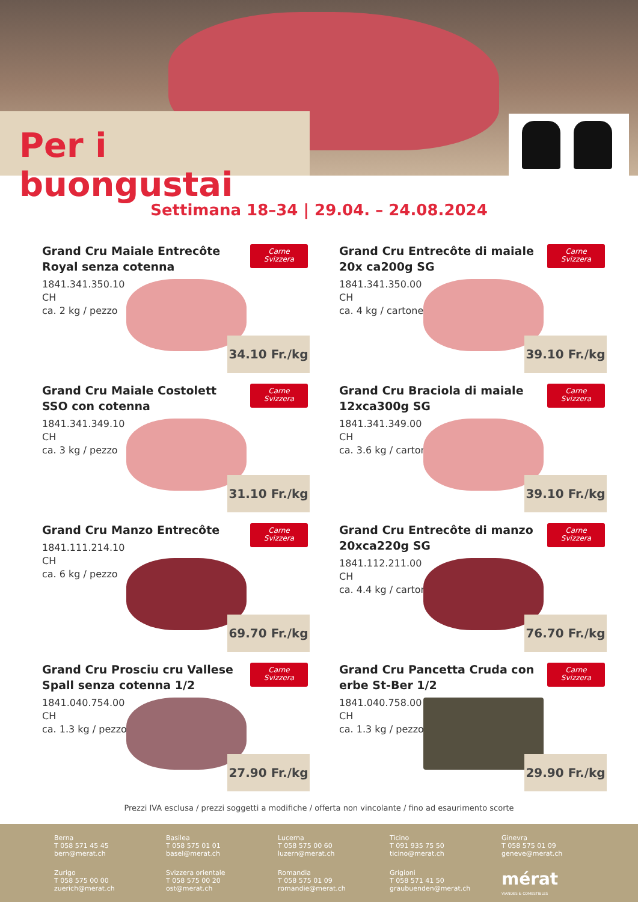Per i buongustai
Settimana 18–34 | 29.04. – 24.08.2024
Grand Cru Maiale Entrecôte Royal senza cotenna
Carne
Svizzera
1841.341.350.10
CH
ca. 2 kg / pezzo
34.10 Fr./kg
Grand Cru Entrecôte di maiale 20x ca200g SG
Carne
Svizzera
1841.341.350.00
CH
ca. 4 kg / cartone
39.10 Fr./kg
Grand Cru Maiale Costolett SSO con cotenna
Carne
Svizzera
1841.341.349.10
CH
ca. 3 kg / pezzo
31.10 Fr./kg
Grand Cru Braciola di maiale 12xca300g SG
Carne
Svizzera
1841.341.349.00
CH
ca. 3.6 kg / cartone
39.10 Fr./kg
Grand Cru Manzo Entrecôte
Carne
Svizzera
1841.111.214.10
CH
ca. 6 kg / pezzo
69.70 Fr./kg
Grand Cru Entrecôte di manzo 20xca220g SG
Carne
Svizzera
1841.112.211.00
CH
ca. 4.4 kg / cartone
76.70 Fr./kg
Grand Cru Prosciu cru Vallese Spall senza cotenna 1/2
Carne
Svizzera
1841.040.754.00
CH
ca. 1.3 kg / pezzo
27.90 Fr./kg
Grand Cru Pancetta Cruda con erbe St-Ber 1/2
Carne
Svizzera
1841.040.758.00
CH
ca. 1.3 kg / pezzo
29.90 Fr./kg
Prezzi IVA esclusa / prezzi soggetti a modifiche / offerta non vincolante / fino ad esaurimento scorte
Berna
T 058 571 45 45
bern@merat.ch
Basilea
T 058 575 01 01
basel@merat.ch
Lucerna
T 058 575 00 60
luzern@merat.ch
Ticino
T 091 935 75 50
ticino@merat.ch
Ginevra
T 058 575 01 09
geneve@merat.ch
Zurigo
T 058 575 00 00
zuerich@merat.ch
Svizzera orientale
T 058 575 00 20
ost@merat.ch
Romandia
T 058 575 01 09
romandie@merat.ch
Grigioni
T 058 571 41 50
graubuenden@merat.ch
mérat
VIANDES & COMESTIBLES